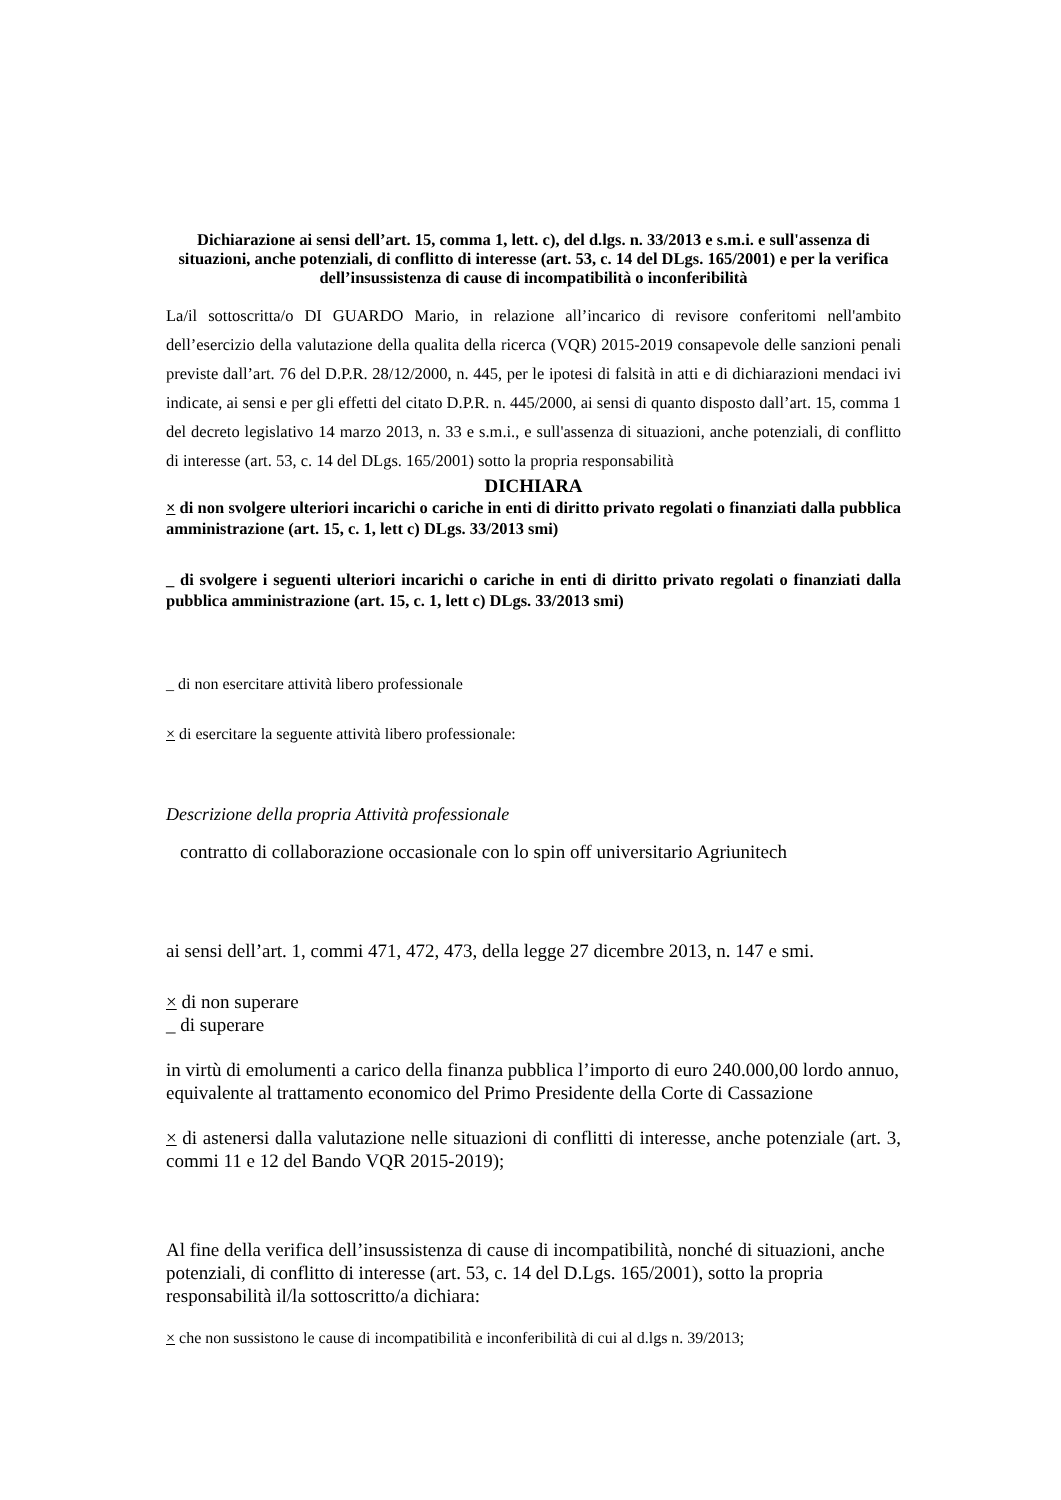Dichiarazione ai sensi dell’art. 15, comma 1, lett. c), del d.lgs. n. 33/2013 e s.m.i. e sull'assenza di situazioni, anche potenziali, di conflitto di interesse (art. 53, c. 14 del DLgs. 165/2001) e per la verifica dell’insussistenza di cause di incompatibilità o inconferibilità
La/il sottoscritta/o DI GUARDO Mario, in relazione all’incarico di revisore conferitomi nell'ambito dell’esercizio della valutazione della qualita della ricerca (VQR) 2015-2019 consapevole delle sanzioni penali previste dall’art. 76 del D.P.R. 28/12/2000, n. 445, per le ipotesi di falsità in atti e di dichiarazioni mendaci ivi indicate, ai sensi e per gli effetti del citato D.P.R. n. 445/2000, ai sensi di quanto disposto dall’art. 15, comma 1 del decreto legislativo 14 marzo 2013, n. 33 e s.m.i., e sull'assenza di situazioni, anche potenziali, di conflitto di interesse (art. 53, c. 14 del DLgs. 165/2001) sotto la propria responsabilità
DICHIARA
× di non svolgere ulteriori incarichi o cariche in enti di diritto privato regolati o finanziati dalla pubblica amministrazione (art. 15, c. 1, lett c) DLgs. 33/2013 smi)
_ di svolgere i seguenti ulteriori incarichi o cariche in enti di diritto privato regolati o finanziati dalla pubblica amministrazione (art. 15, c. 1, lett c) DLgs. 33/2013 smi)
_ di non esercitare attività libero professionale
× di esercitare la seguente attività libero professionale:
Descrizione della propria Attività professionale
contratto di collaborazione occasionale con lo spin off universitario Agriunitech
ai sensi dell’art. 1, commi 471, 472, 473, della legge 27 dicembre 2013, n. 147 e smi.
× di non superare
_ di superare
in virtù di emolumenti a carico della finanza pubblica l’importo di euro 240.000,00 lordo annuo, equivalente al trattamento economico del Primo Presidente della Corte di Cassazione
× di astenersi dalla valutazione nelle situazioni di conflitti di interesse, anche potenziale (art. 3, commi 11 e 12 del Bando VQR 2015-2019);
Al fine della verifica dell’insussistenza di cause di incompatibilità, nonché di situazioni, anche potenziali, di conflitto di interesse (art. 53, c. 14 del D.Lgs. 165/2001), sotto la propria responsabilità il/la sottoscritto/a dichiara:
× che non sussistono le cause di incompatibilità e inconferibilità di cui al d.lgs n. 39/2013;